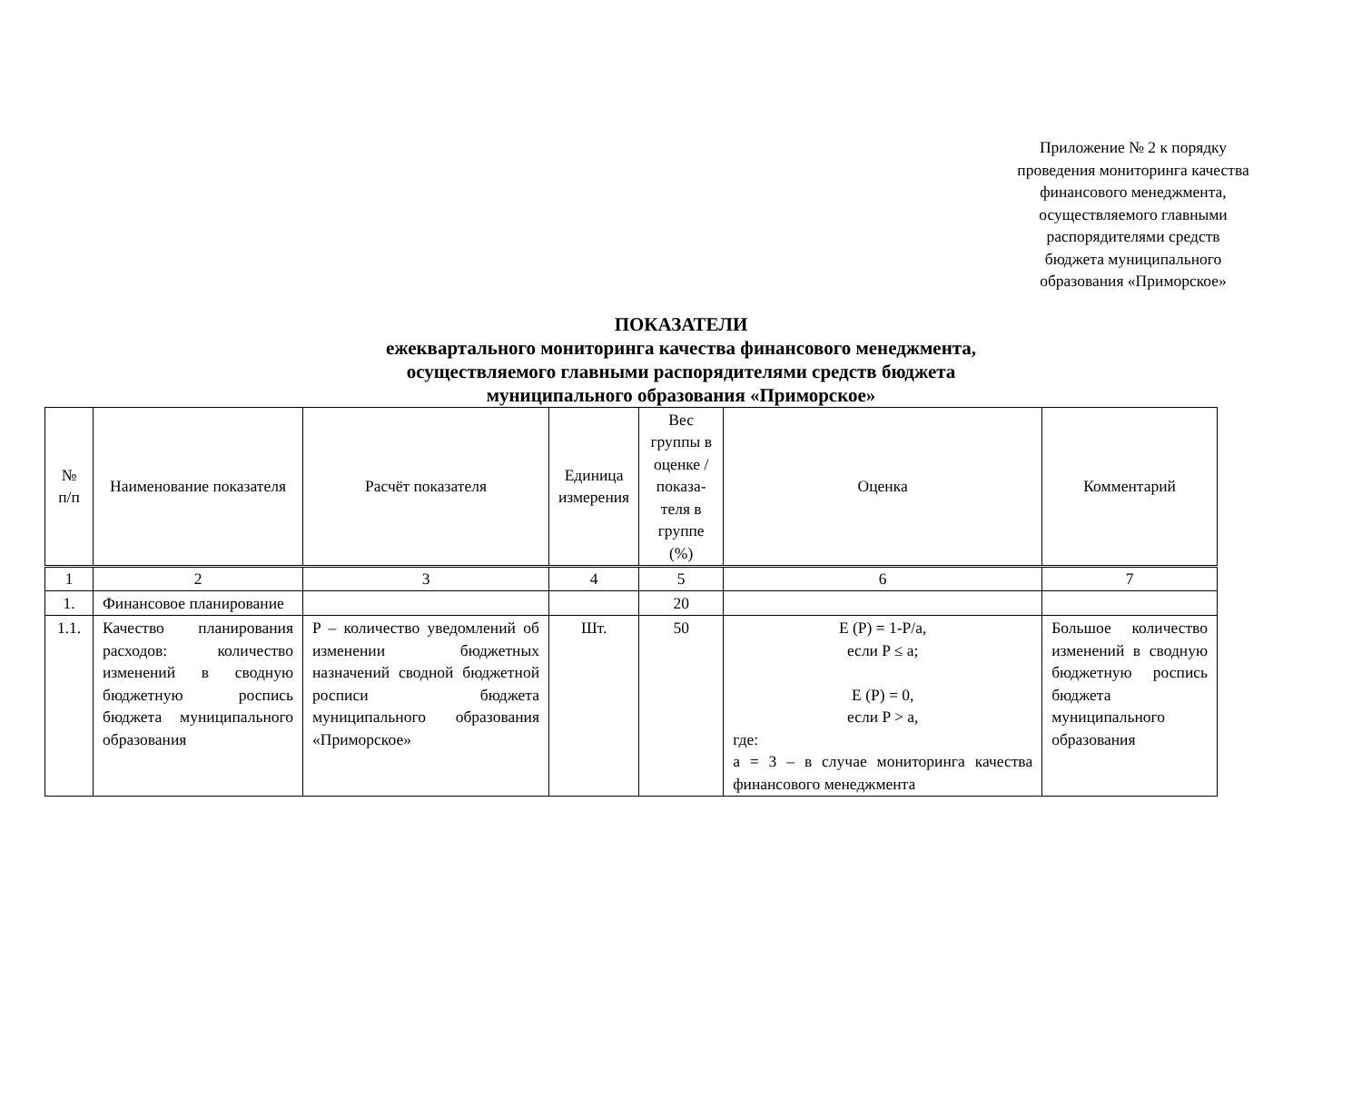Приложение № 2 к порядку проведения мониторинга качества финансового менеджмента, осуществляемого главными распорядителями средств бюджета муниципального образования «Приморское»
ПОКАЗАТЕЛИ
ежеквартального мониторинга качества финансового менеджмента,
осуществляемого главными распорядителями средств бюджета
муниципального образования «Приморское»
| № п/п | Наименование показателя | Расчёт показателя | Единица измерения | Вес группы в оценке / показа-теля в группе (%) | Оценка | Комментарий |
| --- | --- | --- | --- | --- | --- | --- |
| 1 | 2 | 3 | 4 | 5 | 6 | 7 |
| 1. | Финансовое планирование | | | 20 | | |
| 1.1. | Качество планирования расходов: количество изменений в сводную бюджетную роспись бюджета муниципального образования | P – количество уведомлений об изменении бюджетных назначений сводной бюджетной росписи бюджета муниципального образования «Приморское» | Шт. | 50 | E (P) = 1-P/a, если P ≤ a; E (P) = 0, если P > a, где: a = 3 – в случае мониторинга качества финансового менеджмента | Большое количество изменений в сводную бюджетную роспись бюджета муниципального образования |